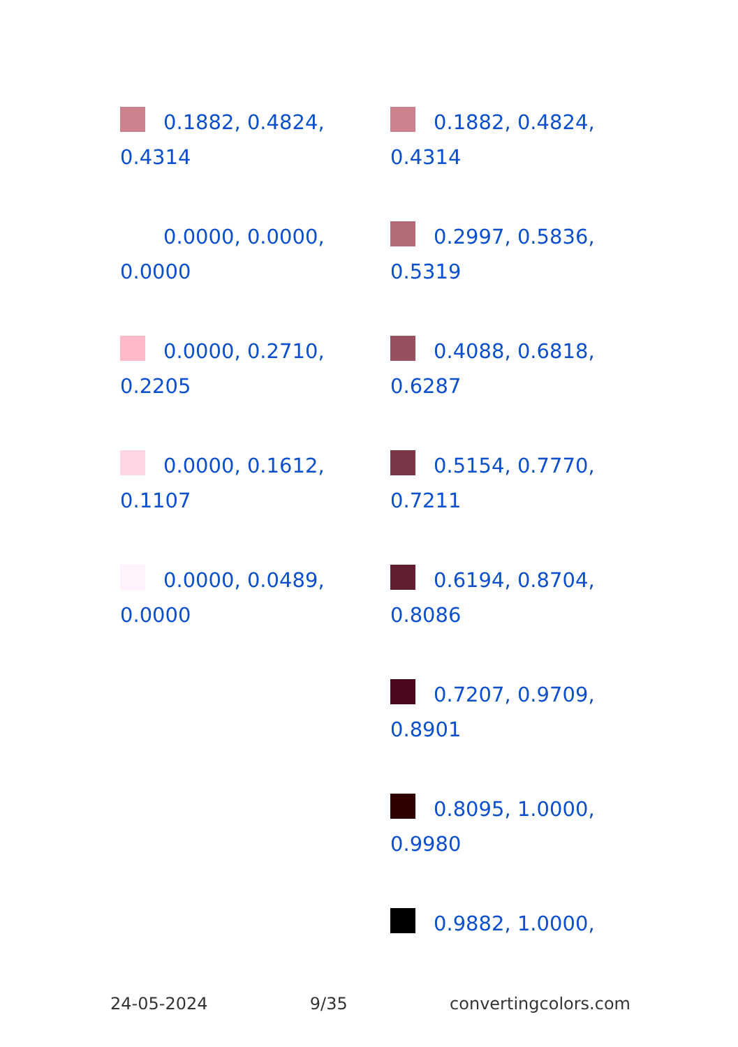0.1882, 0.4824,
0.4314
0.0000, 0.0000,
0.0000
0.0000, 0.2710,
0.2205
0.0000, 0.1612,
0.1107
0.0000, 0.0489,
0.0000
0.1882, 0.4824,
0.4314
0.2997, 0.5836,
0.5319
0.4088, 0.6818,
0.6287
0.5154, 0.7770,
0.7211
0.6194, 0.8704,
0.8086
0.7207, 0.9709,
0.8901
0.8095, 1.0000,
0.9980
0.9882, 1.0000,
24-05-2024 9/35 convertingcolors.com